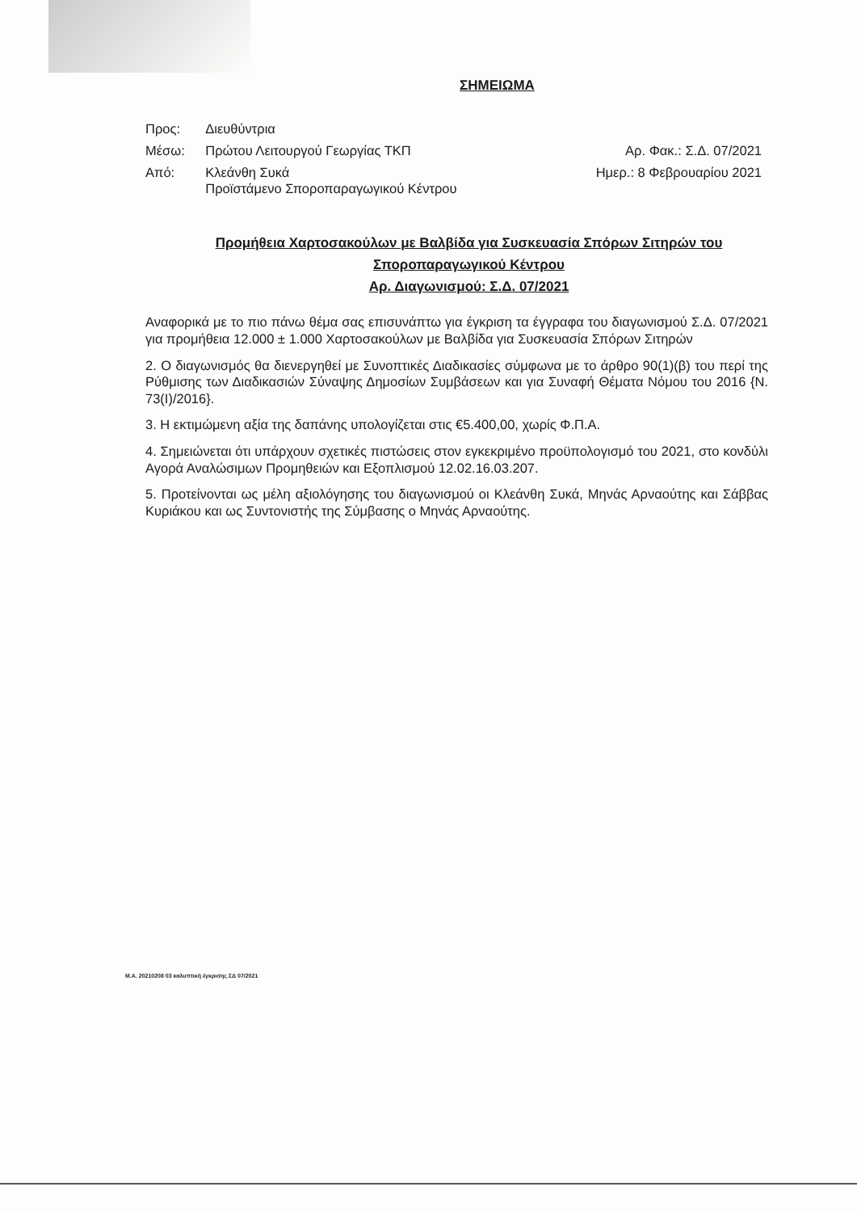ΣΗΜΕΙΩΜΑ
| Προς: | Διευθύντρια | |
| Μέσω: | Πρώτου Λειτουργού Γεωργίας ΤΚΠ | Αρ. Φακ.: Σ.Δ. 07/2021 |
| Από: | Κλεάνθη Συκά Προϊστάμενο Σποροπαραγωγικού Κέντρου | Ημερ.: 8 Φεβρουαρίου 2021 |
Προμήθεια Χαρτοσακούλων με Βαλβίδα για Συσκευασία Σπόρων Σιτηρών του Σποροπαραγωγικού Κέντρου
Αρ. Διαγωνισμού: Σ.Δ. 07/2021
Αναφορικά με το πιο πάνω θέμα σας επισυνάπτω για έγκριση τα έγγραφα του διαγωνισμού Σ.Δ. 07/2021 για προμήθεια 12.000 ± 1.000 Χαρτοσακούλων με Βαλβίδα για Συσκευασία Σπόρων Σιτηρών
2. Ο διαγωνισμός θα διενεργηθεί με Συνοπτικές Διαδικασίες σύμφωνα με το άρθρο 90(1)(β) του περί της Ρύθμισης των Διαδικασιών Σύναψης Δημοσίων Συμβάσεων και για Συναφή Θέματα Νόμου του 2016 {Ν. 73(Ι)/2016}.
3. Η εκτιμώμενη αξία της δαπάνης υπολογίζεται στις €5.400,00, χωρίς Φ.Π.Α.
4. Σημειώνεται ότι υπάρχουν σχετικές πιστώσεις στον εγκεκριμένο προϋπολογισμό του 2021, στο κονδύλι Αγορά Αναλώσιμων Προμηθειών και Εξοπλισμού 12.02.16.03.207.
5. Προτείνονται ως μέλη αξιολόγησης του διαγωνισμού οι Κλεάνθη Συκά, Μηνάς Αρναούτης και Σάββας Κυριάκου και ως Συντονιστής της Σύμβασης ο Μηνάς Αρναούτης.
Μ.Α. 20210208 03 καλυπτική έγκρισης ΣΔ 07/2021